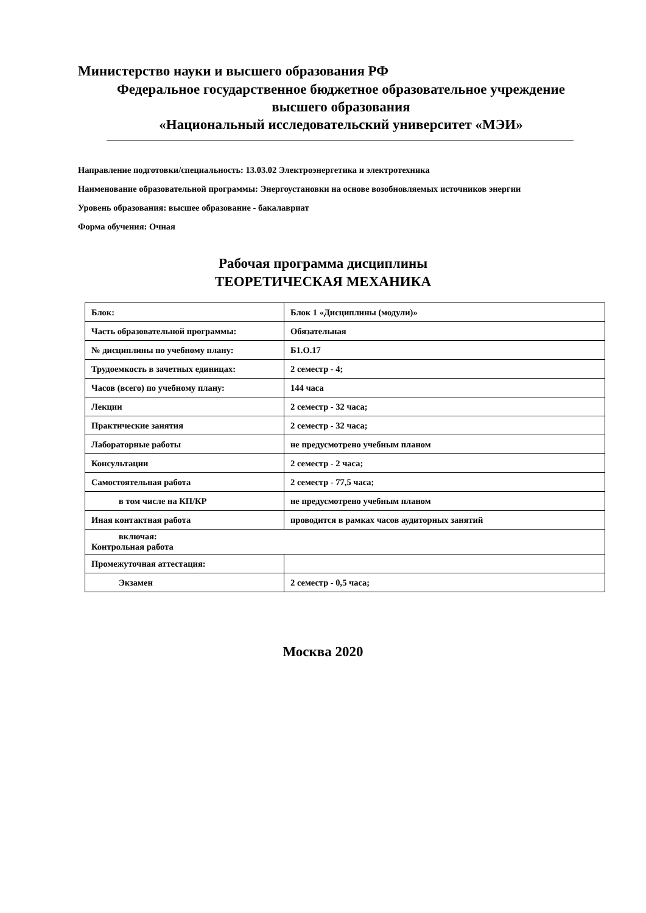Министерство науки и высшего образования РФ
Федеральное государственное бюджетное образовательное учреждение
высшего образования
«Национальный исследовательский университет «МЭИ»
Направление подготовки/специальность: 13.03.02 Электроэнергетика и электротехника
Наименование образовательной программы: Энергоустановки на основе возобновляемых источников энергии
Уровень образования: высшее образование - бакалавриат
Форма обучения: Очная
Рабочая программа дисциплины
ТЕОРЕТИЧЕСКАЯ МЕХАНИКА
| Блок: | Блок 1 «Дисциплины (модули)» |
| Часть образовательной программы: | Обязательная |
| № дисциплины по учебному плану: | Б1.О.17 |
| Трудоемкость в зачетных единицах: | 2 семестр - 4; |
| Часов (всего) по учебному плану: | 144 часа |
| Лекции | 2 семестр - 32 часа; |
| Практические занятия | 2 семестр - 32 часа; |
| Лабораторные работы | не предусмотрено учебным планом |
| Консультации | 2 семестр - 2 часа; |
| Самостоятельная работа | 2 семестр - 77,5 часа; |
| в том числе на КП/КР | не предусмотрено учебным планом |
| Иная контактная работа | проводится в рамках часов аудиторных занятий |
| включая: Контрольная работа | |
| Промежуточная аттестация: | |
| Экзамен | 2 семестр - 0,5 часа; |
Москва 2020